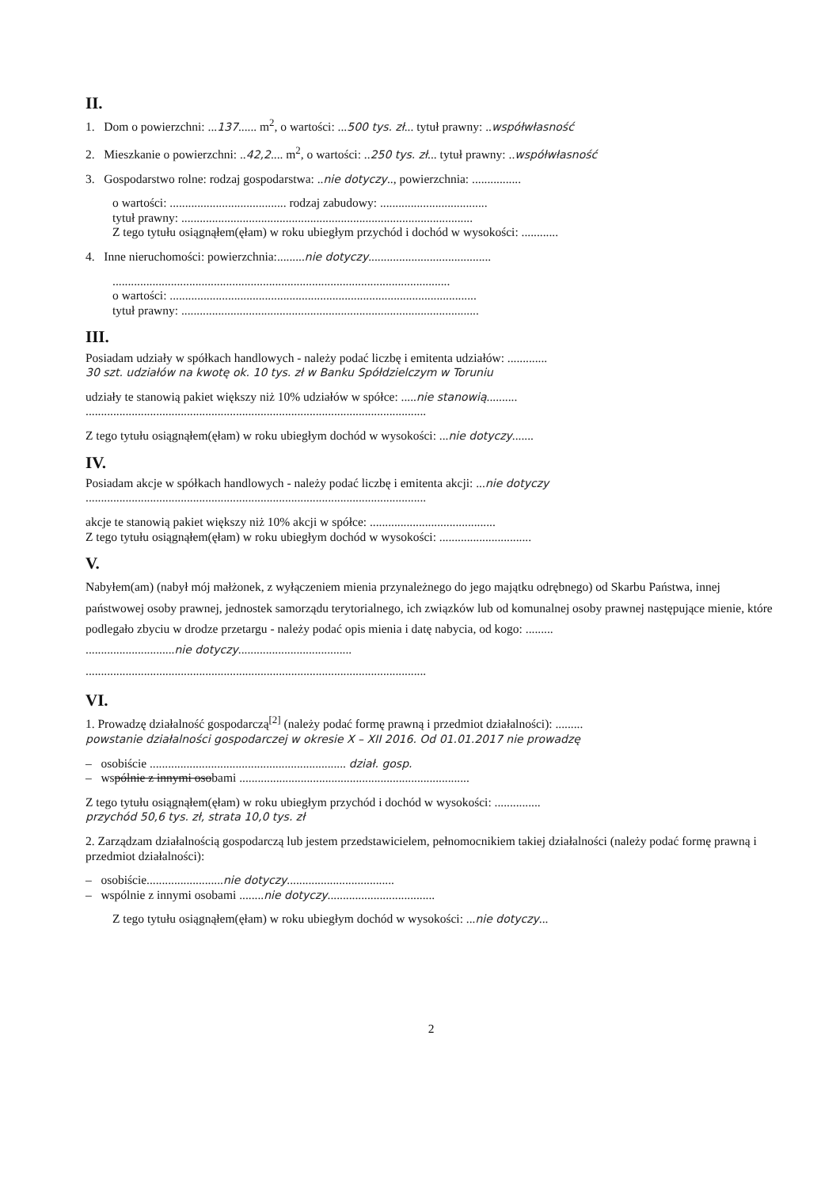II.
1. Dom o powierzchni: ...137...... m<sup>2</sup>, o wartości: ...500 tys. zł... tytuł prawny: ..współwłasność
2. Mieszkanie o powierzchni: ..42,2.... m<sup>2</sup>, o wartości: ..250 tys. zł... tytuł prawny: ..współwłasność
3. Gospodarstwo rolne: rodzaj gospodarstwa: ..nie dotyczy.., powierzchnia: ................
o wartości: ...................................... rodzaj zabudowy: ...................................
tytuł prawny: ...............................................................................................
Z tego tytułu osiągnąłem(ęłam) w roku ubiegłym przychód i dochód w wysokości: ............
4. Inne nieruchomości: powierzchnia:.........nie dotyczy........................................
..............................................................................................................
o wartości: ....................................................................................................
tytuł prawny: .................................................................................................
III.
Posiadam udziały w spółkach handlowych - należy podać liczbę i emitenta udziałów: .............
30 szt. udziałów na kwotę ok. 10 tys. zł w Banku Spółdzielczym w Toruniu
udziały te stanowią pakiet większy niż 10% udziałów w spółce: .....nie stanowią..........
...............................................................................................................
Z tego tytułu osiągnąłem(ęłam) w roku ubiegłym dochód w wysokości: ...nie dotyczy.......
IV.
Posiadam akcje w spółkach handlowych - należy podać liczbę i emitenta akcji: ...nie dotyczy
...............................................................................................................
akcje te stanowią pakiet większy niż 10% akcji w spółce: .........................................
Z tego tytułu osiągnąłem(ęłam) w roku ubiegłym dochód w wysokości: ..............................
V.
Nabyłem(am) (nabył mój małżonek, z wyłączeniem mienia przynależnego do jego majątku odrębnego) od Skarbu Państwa, innej państwowej osoby prawnej, jednostek samorządu terytorialnego, ich związków lub od komunalnej osoby prawnej następujące mienie, które podlegało zbyciu w drodze przetargu - należy podać opis mienia i datę nabycia, od kogo: .........
.............................nie dotyczy.....................................
...............................................................................................................
VI.
1. Prowadzę działalność gospodarczą<sup>[2]</sup> (należy podać formę prawną i przedmiot działalności): .........
powstanie działalności gospodarczej w okresie X – XII 2016. Od 01.01.2017 nie prowadzę
– osobiście ................................................................ dział. gosp.
– wspólnie z innymi osobami ...........................................................................
Z tego tytułu osiągnąłem(ęłam) w roku ubiegłym przychód i dochód w wysokości: ...............
przychód 50,6 tys. zł, strata 10,0 tys. zł
2. Zarządzam działalnością gospodarczą lub jestem przedstawicielem, pełnomocnikiem takiej działalności (należy podać formę prawną i przedmiot działalności):
– osobiście.........................nie dotyczy...................................
– wspólnie z innymi osobami ........nie dotyczy...................................
Z tego tytułu osiągnąłem(ęłam) w roku ubiegłym dochód w wysokości: ...nie dotyczy...
2